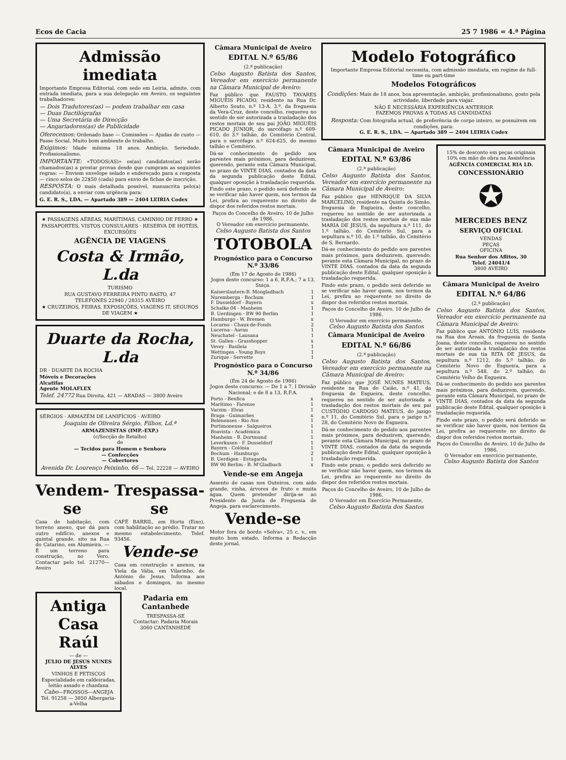Ecos de Cacia 25 7 1986 = 4.ª Página
Admissão imediata
Importante Empresa Editorial, com sede em Leiria, admite, com entrada imediata, para a sua delegação em Aveiro, os seguintes trabalhadores:
— Dois Tradutores(as) — podem trabalhar em casa
— Duas Dactilógrafas
— Uma Secretária de Direcção
— Angariadores(as) de Publicidade
Oferecemos: Ordenado base — Comissões — Ajudas de custo — Passe Social. Muito bom ambiente de trabalho.
Exigimos: Idade mínima 18 anos. Ambição. Seriedade. Profissionalismo.
IMPORTANTE: «TODOS(AS)» os(as) candidatos(as) serão chamados(as) a prestar provas desde que cumpram as seguintes regras: — Enviem envelope selado e endereçado para a resposta — cinco selos de 22$50 (cada) para envio de fichas de inscrição.
RESPOSTA: O mais detalhada possível, manuscrita pelo(a) candidato(a), a enviar com urgência para:
G. E. R. S., LDA. — Apartado 389 — 2404 LEIRIA Codex
★ PASSAGENS AÉREAS, MARÍTIMAS, CAMINHO DE FERRO ★
PASSAPORTES, VISTOS CONSULARES · RESERVA DE HOTÉIS, EXCURSÕES
AGÊNCIA DE VIAGENS
Costa & Irmão, L.da
TURISMO
RUA GUSTAVO FERREIRA PINTO BASTO, 47
TELEFONES 22940 / 28315 AVEIRO
★ CRUZEIROS, FEIRAS, EXPOSIÇÕES, VIAGENS IT, SEGUROS DE VIAGEM ★
Duarte da Rocha, L.da
DR · DUARTE DA ROCHA
Móveis e Decorações
Alcatifas
Agente MOLAFLEX
Telef. 24772 Rua Direita, 421 — ARADAS — 3800 Aveiro
SÉRGIOS · ARMAZÉM DE LANIFÍCIOS · AVEIRO
Joaquim de Oliveira Sérgio, Filhos, Ld.ª
ARMAZENISTAS (IMP.-EXP.)
(c/Secção de Retalho)
de
— Tecidos para Homem e Senhora
— Confecções
— Cobertores
Avenida Dr. Lourenço Peixinho, 66 — Tel. 22228 — AVEIRO
Vendem-se
Casa de habitação, com terreno anexo, que dá para outro edifício, anexos e quintal grande, sito na Rua do Catarino, em Alumieira. — É um terreno para construção, no Vero. Contactar pelo tel. 21270—Aveiro
Trespassa-se
CAFÉ BARRIL, em Horta (Eixo), com habilitação ao prédio. Tratar no mesmo estabelecimento. Telef. 93456.
Vende-se
Casa em construção e anexos, na Viela da Vália, em Vilarinho, de António de Jesus. Informa aos sábados e domingos, no mesmo local.
Antiga Casa Raúl
— de —
JÚLIO DE JESUS NUNES ALVES
VINHOS E PETISCOS
Especialidade em caldeiradas, leitão assado e chanfana
Cabo—FROSSOS—ANGEJA
Tel. 91258 — 3850 Albergaria-a-Velha
Padaria em Cantanhede
TRESPASSA-SE
Contactar: Padaria Morais
3060 CANTANHEDE
Câmara Municipal de Aveiro
EDITAL N.º 65/86
(2.ª publicação)
Celso Augusto Batista dos Santos, Vereador em exercício permanente na Câmara Municipal de Aveiro:
Faz público que FAUSTO TAVARES MIGUÉIS PICADO, residente na Rua Dr. Alberto Souto, n.º 13-A, 3.º, da freguesia da Vera-Cruz, deste concelho, requereu no sentido de ser autorizada a trasladação dos restos mortais de seu pai JOÃO MIGUÉIS PICADO JÚNIOR, do sarcófago n.º 609-610, do 3.º talhão, do Cemitério Central, para o sarcófago n.º 624-625, do mesmo talhão e Cemitério.
Dá-se conhecimento do pedido aos parentes mais próximos, para deduzirem, querendo, perante esta Câmara Municipal, no prazo de VINTE DIAS, contados da data da segunda publicação deste Edital, qualquer oposição à trasladação requerida.
Findo este prazo, o pedido será deferido se se verificar não haver quem, nos termos da Lei, prefira ao requerente no direito de dispor dos referidos restos mortais.
Paços do Concelho de Aveiro, 10 de Julho de 1986.
O Vereador em exercício permanente,
Celso Augusto Batista dos Santos
TOTOBOLA
Prognóstico para o Concurso N.º 33/86
(Em 17 de Agosto de 1986)
Jogos deste concurso: 1 a 6, R.F.A.; 7 a 13, Suiça.
| Kaiserslautern-B. Mongladbach | 1 |
| Nuremberga - Bochum | 1 |
| F. Dusseldorf - Bayern | x |
| Schalke 04 - Manheim | 1 |
| B. Uerdingen - BW 90 Berlim | 1 |
| Hamburgo - W. Bremen | x |
| Locarno - Chaux-de-Fonds | 2 |
| Lucerna - Aarau | 1 |
| Neuchatel - Lausana | 1 |
| St. Gallen - Grasshopper | x |
| Vevey - Basileia | 1 |
| Wettingen - Young Boys | 1 |
| Zurique - Servette | 1 |
Prognóstico para o Concurso N.º 34/86
(Em 24 de Agosto de 1986)
Jogos deste concurso: — De 1 a 7, I Divisão Nacional; e de 8 a 13, R.F.A.
| Porto - Benfica | x |
| Marítimo - Farense | 1 |
| Varzim - Elvas | 1 |
| Braga - Guimarães | x |
| Belenenses - Rio Ave | 1 |
| Portimonense - Salgueiros | 1 |
| Boavista - Académica | 1 |
| Manheim - B. Dortmund | 1 |
| Leverkusen - F. Dusseldorf | 1 |
| Bayern - Colónia | 1 |
| Bochum - Hamburgo | 2 |
| B. Uerdigen - Estugarda | 1 |
| BW 90 Berlim - B. M'Gladbach | x |
Vende-se em Angeja
Assento de casas nos Outeiros, com aido grande, vinha, árvores de fruto e muita água. Quem pretender dirija-se ao Presidente da Junta de Freguesia de Angeja, para esclarecimento.
Vende-se
Motor fora de bordo «Selva», 25 c. v., em muito bom estado. Informa a Redacção deste jornal.
Modelo Fotográfico
Importante Empresa Editorial necessita, com admissão imediata, em regime de full-time ou part-time
Modelos Fotográficos
Condições: Mais de 18 anos, boa apresentação, ambição, profissionalismo, gosto pela actividade, liberdade para viajar.
NÃO É NECESSÁRIA EXPERIÊNCIA ANTERIOR
FAZEMOS PROVAS A TODAS AS CANDIDATAS
Resposta: Com fotografia actual, de preferência de corpo inteiro, se possuírem em condições, para:
G. E. R. S., LDA. — Apartado 389 — 2404 LEIRIA Codex
Câmara Municipal de Aveiro
EDITAL N.º 63/86
(2.ª publicação)
Celso Augusto Batista dos Santos, Vereador em exercício permanente na Câmara Municipal de Aveiro:
Faz público que HENRIQUE DA SILVA MARCELINO, residente na Quinta do Simão, freguesia de Esgueira, deste concelho, requereu no sentido de ser autorizada a trasladação dos restos mortais de sua mãe MARIA DE JESUS, da sepultura n.º 111, do 1.º talhão, do Cemitério Sul, para a sepultura n.º 10, do 1.º talhão, do Cemitério de S. Bernardo.
Dá-se conhecimento do pedido aos parentes mais próximos, para deduzirem, querendo, perante esta Câmara Municipal, no prazo de VINTE DIAS, contados da data da segunda publicação deste Edital, qualquer oposição à trasladação requerida.
Findo este prazo, o pedido será deferido se se verificar não haver quem, nos termos da Lei, prefira ao requerente no direito de dispor dos referidos restos mortais.
Paços do Concelho de Aveiro, 10 de Julho de 1986.
O Vereador em exercício permanente,
Celso Augusto Batista dos Santos
Câmara Municipal de Aveiro
EDITAL N.º 66/86
(2.ª publicação)
Celso Augusto Batista dos Santos, Vereador em exercício permanente na Câmara Municipal de Aveiro:
Faz público que JOSÉ NUNES MATEUS, residente na Rua do Caião, n.º 41, da freguesia de Esgueira, deste concelho, requereu no sentido de ser autorizada a trasladação dos restos mortais de seu pai CUSTÓDIO CARDOSO MATEUS, do jazigo n.º 11, do Cemitério Sul, para o jazigo n.º 28, do Cemitério Novo de Esgueira.
Dá-se conhecimento do pedido aos parentes mais próximos, para deduzirem, querendo, perante esta Câmara Municipal, no prazo de VINTE DIAS, contados da data da segunda publicação deste Edital, qualquer oposição à trasladação requerida.
Findo este prazo, o pedido será deferido se se verificar não haver quem, nos termos da Lei, prefira ao requerente no direito de dispor dos referidos restos mortais.
Paços do Concelho de Aveiro, 10 de Julho de 1986.
O Vereador em Exercício Permanente,
Celso Augusto Batista dos Santos
15% de desconto em peças originais
10% em mão de obra na Assistência
AGÊNCIA COMERCIAL RIA LD.
CONCESSIONÁRIO
✪
MERCEDES BENZ
SERVIÇO OFICIAL
VENDAS
PEÇAS
OFICINA
Rua Senhor dos Aflitos, 30
Telef. 24041/4
3800 AVEIRO
Câmara Municipal de Aveiro
EDITAL N.º 64/86
(2.ª publicação)
Celso Augusto Batista dos Santos, Vereador em exercício permanente na Câmara Municipal de Aveiro:
Faz público que ANTÓNIO LUÍS, residente na Rua dos Areais, da freguesia de Santa Joana, deste concelho, requereu no sentido de ser autorizada a trasladação dos restos mortais de sua tia RITA DE JESUS, da sepultura n.º 1212, do 5.º talhão, do Cemitério Novo de Esgueira, para a sepultura n.º 548, do 2.º talhão, do Cemitério Velho de Esgueira.
Dá-se conhecimento do pedido aos parentes mais próximos, para deduzirem, querendo, perante esta Câmara Municipal, no prazo de VINTE DIAS, contados da data da segunda publicação deste Edital, qualquer oposição à trasladação requerida.
Findo este prazo, o pedido será deferido se se verificar não haver quem, nos termos da Lei, prefira ao requerente no direito de dispor dos referidos restos mortais.
Paços do Concelho de Aveiro, 10 de Julho de 1986.
O Vereador em exercício permanente,
Celso Augusto Batista dos Santos